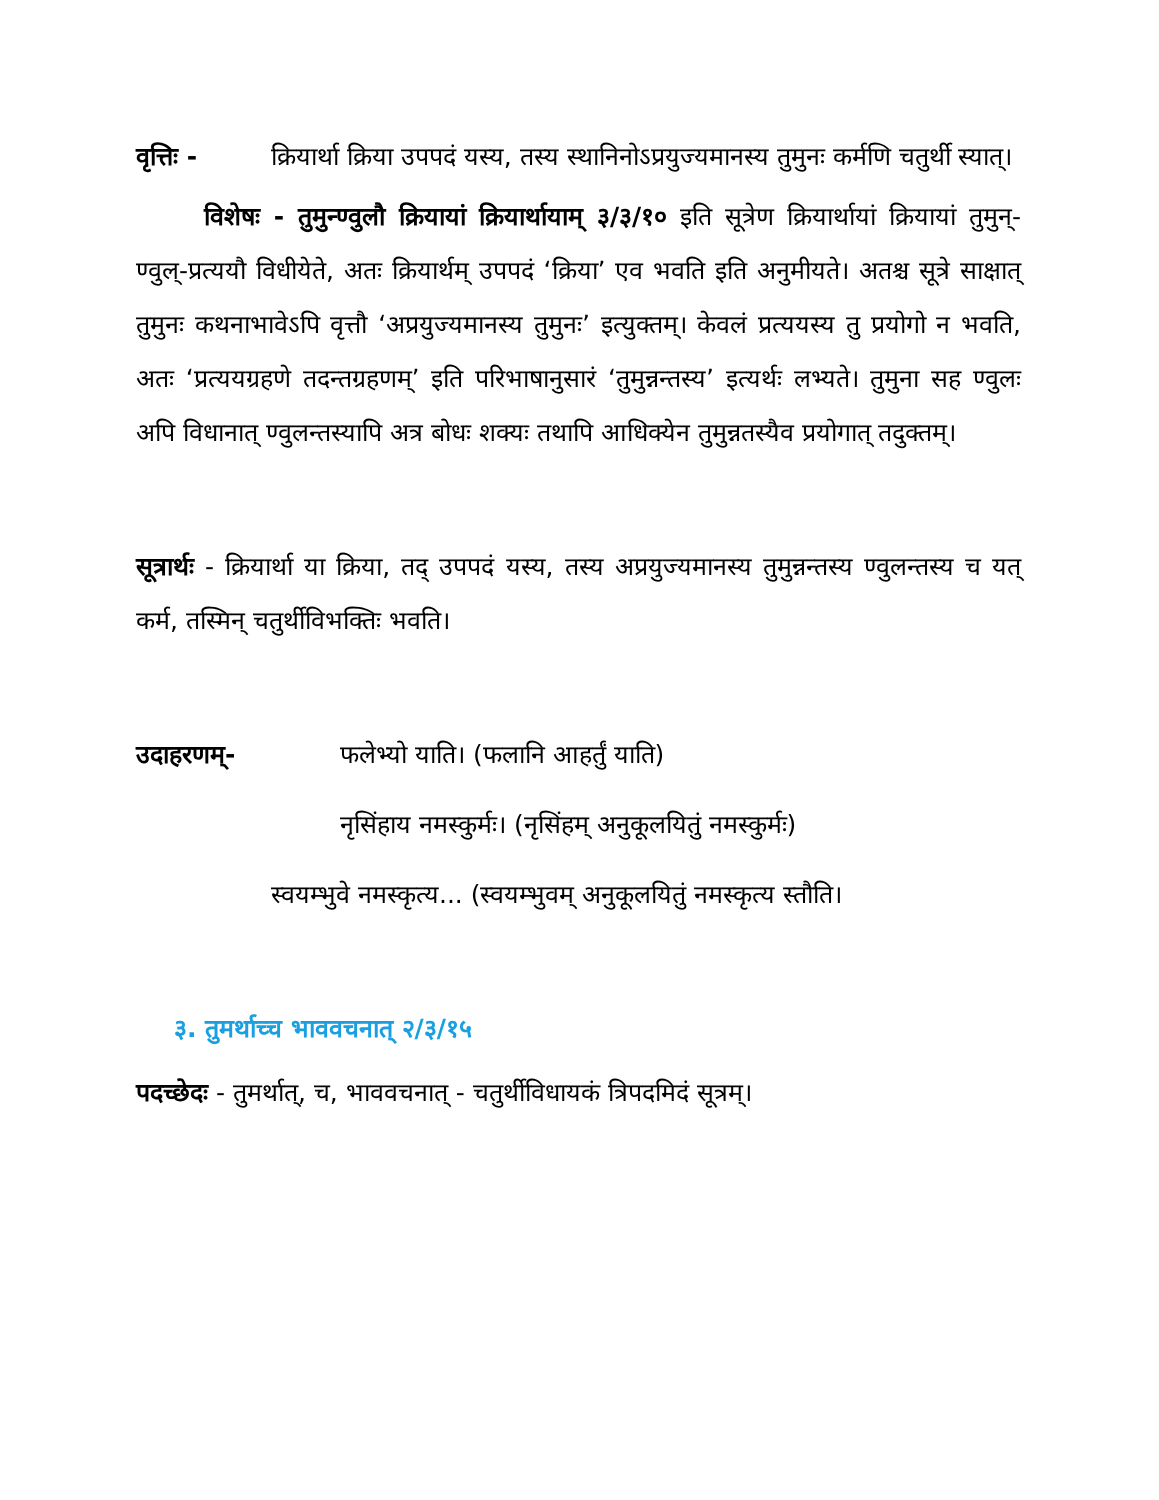वृत्तिः - क्रियार्था क्रिया उपपदं यस्य, तस्य स्थानिनोऽप्रयुज्यमानस्य तुमुनः कर्मणि चतुर्थी स्यात्।
विशेषः - तुमुन्ण्वुलौ क्रियायां क्रियार्थायाम् ३/३/१० इति सूत्रेण क्रियार्थायां क्रियायां तुमुन्-ण्वुल्-प्रत्ययौ विधीयेते, अतः क्रियार्थम् उपपदं ‘क्रिया’ एव भवति इति अनुमीयते। अतश्च सूत्रे साक्षात् तुमुनः कथनाभावेऽपि वृत्तौ ‘अप्रयुज्यमानस्य तुमुनः’ इत्युक्तम्। केवलं प्रत्ययस्य तु प्रयोगो न भवति, अतः ‘प्रत्ययग्रहणे तदन्तग्रहणम्’ इति परिभाषानुसारं ‘तुमुन्नन्तस्य’ इत्यर्थः लभ्यते। तुमुना सह ण्वुलः अपि विधानात् ण्वुलन्तस्यापि अत्र बोधः शक्यः तथापि आधिक्येन तुमुन्नतस्यैव प्रयोगात् तदुक्तम्।
सूत्रार्थः - क्रियार्था या क्रिया, तद् उपपदं यस्य, तस्य अप्रयुज्यमानस्य तुमुन्नन्तस्य ण्वुलन्तस्य च यत् कर्म, तस्मिन् चतुर्थीविभक्तिः भवति।
उदाहरणम्- फलेभ्यो याति। (फलानि आहर्तुं याति)
नृसिंहाय नमस्कुर्मः। (नृसिंहम् अनुकूलयितुं नमस्कुर्मः)
स्वयम्भुवे नमस्कृत्य... (स्वयम्भुवम् अनुकूलयितुं नमस्कृत्य स्तौति।
३. तुमर्थाच्च भाववचनात् २/३/१५
पदच्छेदः - तुमर्थात्, च, भाववचनात् - चतुर्थीविधायकं त्रिपदमिदं सूत्रम्।